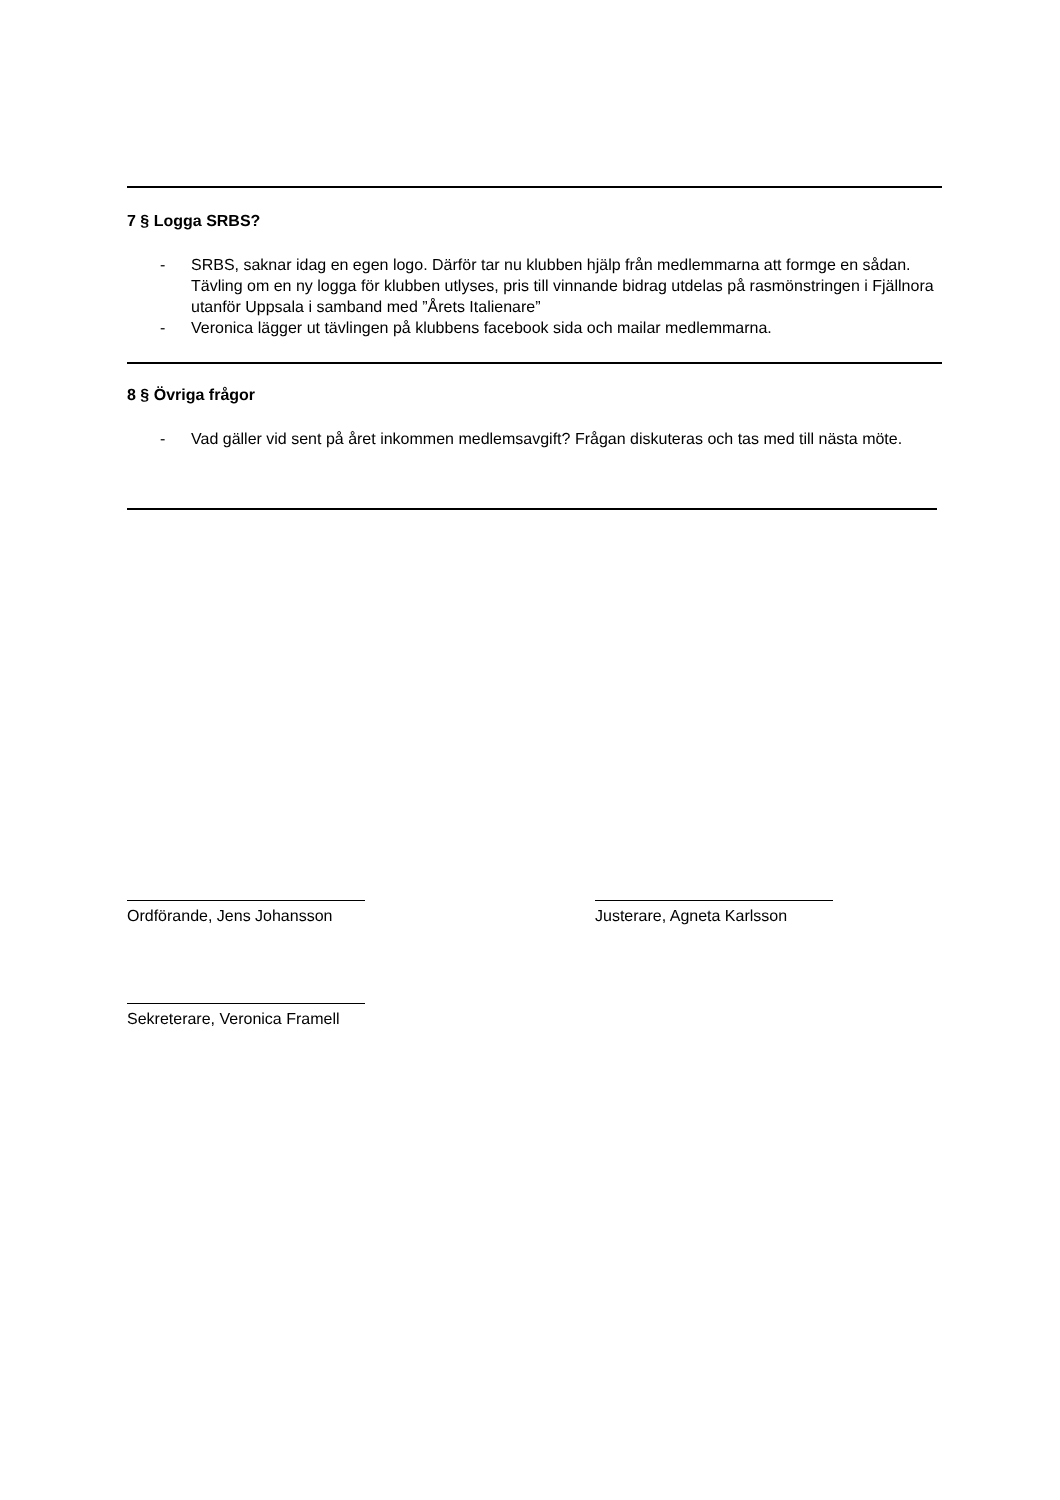7 § Logga SRBS?
- SRBS, saknar idag en egen logo. Därför tar nu klubben hjälp från medlemmarna att formge en sådan. Tävling om en ny logga för klubben utlyses, pris till vinnande bidrag utdelas på rasmönstringen i Fjällnora utanför Uppsala i samband med ”Årets Italienare”
- Veronica lägger ut tävlingen på klubbens facebook sida och mailar medlemmarna.
8 § Övriga frågor
- Vad gäller vid sent på året inkommen medlemsavgift? Frågan diskuteras och tas med till nästa möte.
Ordförande, Jens Johansson Justerare, Agneta Karlsson
Sekreterare, Veronica Framell